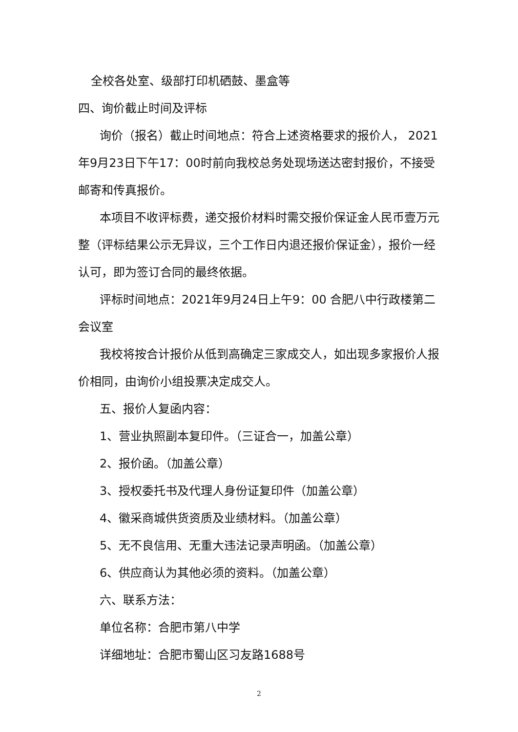全校各处室、级部打印机硒鼓、墨盒等
四、询价截止时间及评标
询价（报名）截止时间地点：符合上述资格要求的报价人， 2021年9月23日下午17：00时前向我校总务处现场送达密封报价，不接受邮寄和传真报价。
本项目不收评标费，递交报价材料时需交报价保证金人民币壹万元整（评标结果公示无异议，三个工作日内退还报价保证金），报价一经认可，即为签订合同的最终依据。
评标时间地点：2021年9月24日上午9：00 合肥八中行政楼第二会议室
我校将按合计报价从低到高确定三家成交人，如出现多家报价人报价相同，由询价小组投票决定成交人。
五、报价人复函内容：
1、营业执照副本复印件。（三证合一，加盖公章）
2、报价函。（加盖公章）
3、授权委托书及代理人身份证复印件（加盖公章）
4、徽采商城供货资质及业绩材料。（加盖公章）
5、无不良信用、无重大违法记录声明函。（加盖公章）
6、供应商认为其他必须的资料。（加盖公章）
六、联系方法：
单位名称：合肥市第八中学
详细地址：合肥市蜀山区习友路1688号
2